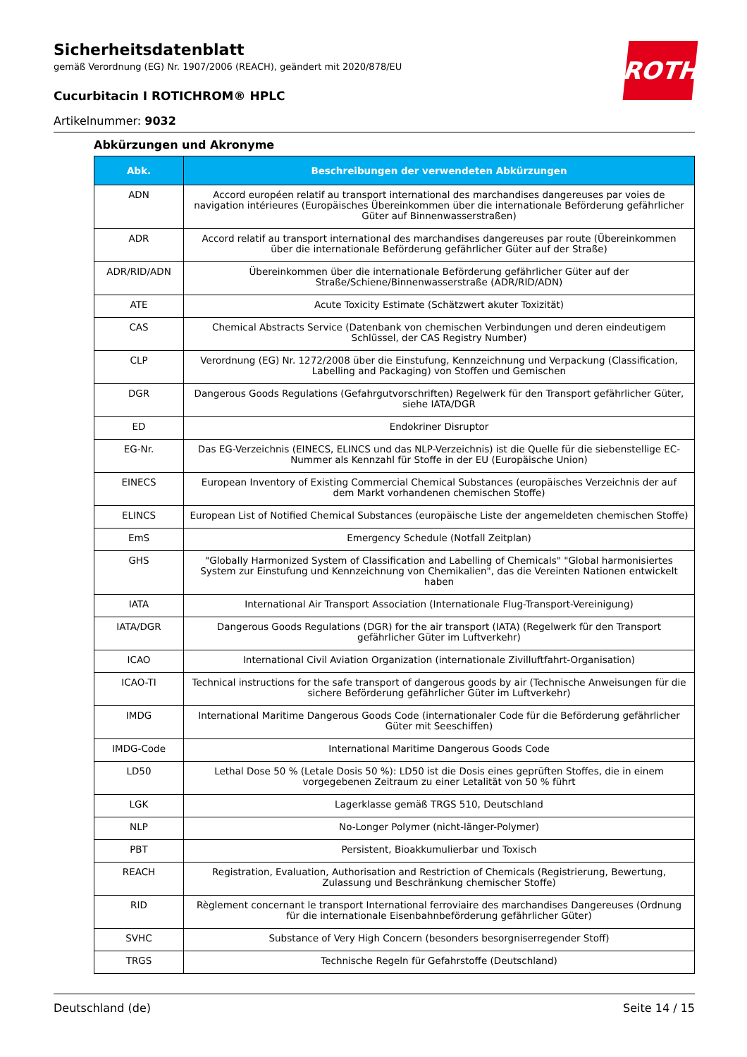ROTH
Sicherheitsdatenblatt
gemäß Verordnung (EG) Nr. 1907/2006 (REACH), geändert mit 2020/878/EU
Cucurbitacin I ROTICHROM® HPLC
Artikelnummer: 9032
Abkürzungen und Akronyme
| Abk. | Beschreibungen der verwendeten Abkürzungen |
| --- | --- |
| ADN | Accord européen relatif au transport international des marchandises dangereuses par voies de navigation intérieures (Europäisches Übereinkommen über die internationale Beförderung gefährlicher Güter auf Binnenwasserstraßen) |
| ADR | Accord relatif au transport international des marchandises dangereuses par route (Übereinkommen über die internationale Beförderung gefährlicher Güter auf der Straße) |
| ADR/RID/ADN | Übereinkommen über die internationale Beförderung gefährlicher Güter auf der Straße/Schiene/Binnenwasserstraße (ADR/RID/ADN) |
| ATE | Acute Toxicity Estimate (Schätzwert akuter Toxizität) |
| CAS | Chemical Abstracts Service (Datenbank von chemischen Verbindungen und deren eindeutigem Schlüssel, der CAS Registry Number) |
| CLP | Verordnung (EG) Nr. 1272/2008 über die Einstufung, Kennzeichnung und Verpackung (Classification, Labelling and Packaging) von Stoffen und Gemischen |
| DGR | Dangerous Goods Regulations (Gefahrgutvorschriften) Regelwerk für den Transport gefährlicher Güter, siehe IATA/DGR |
| ED | Endokriner Disruptor |
| EG-Nr. | Das EG-Verzeichnis (EINECS, ELINCS und das NLP-Verzeichnis) ist die Quelle für die siebenstellige EC-Nummer als Kennzahl für Stoffe in der EU (Europäische Union) |
| EINECS | European Inventory of Existing Commercial Chemical Substances (europäisches Verzeichnis der auf dem Markt vorhandenen chemischen Stoffe) |
| ELINCS | European List of Notified Chemical Substances (europäische Liste der angemeldeten chemischen Stoffe) |
| EmS | Emergency Schedule (Notfall Zeitplan) |
| GHS | "Globally Harmonized System of Classification and Labelling of Chemicals" "Global harmonisiertes System zur Einstufung und Kennzeichnung von Chemikalien", das die Vereinten Nationen entwickelt haben |
| IATA | International Air Transport Association (Internationale Flug-Transport-Vereinigung) |
| IATA/DGR | Dangerous Goods Regulations (DGR) for the air transport (IATA) (Regelwerk für den Transport gefährlicher Güter im Luftverkehr) |
| ICAO | International Civil Aviation Organization (internationale Zivilluftfahrt-Organisation) |
| ICAO-TI | Technical instructions for the safe transport of dangerous goods by air (Technische Anweisungen für die sichere Beförderung gefährlicher Güter im Luftverkehr) |
| IMDG | International Maritime Dangerous Goods Code (internationaler Code für die Beförderung gefährlicher Güter mit Seeschiffen) |
| IMDG-Code | International Maritime Dangerous Goods Code |
| LD50 | Lethal Dose 50 % (Letale Dosis 50 %): LD50 ist die Dosis eines geprüften Stoffes, die in einem vorgegebenen Zeitraum zu einer Letalität von 50 % führt |
| LGK | Lagerklasse gemäß TRGS 510, Deutschland |
| NLP | No-Longer Polymer (nicht-länger-Polymer) |
| PBT | Persistent, Bioakkumulierbar und Toxisch |
| REACH | Registration, Evaluation, Authorisation and Restriction of Chemicals (Registrierung, Bewertung, Zulassung und Beschränkung chemischer Stoffe) |
| RID | Règlement concernant le transport International ferroviaire des marchandises Dangereuses (Ordnung für die internationale Eisenbahnbeförderung gefährlicher Güter) |
| SVHC | Substance of Very High Concern (besonders besorgniserregender Stoff) |
| TRGS | Technische Regeln für Gefahrstoffe (Deutschland) |
Deutschland (de) Seite 14 / 15